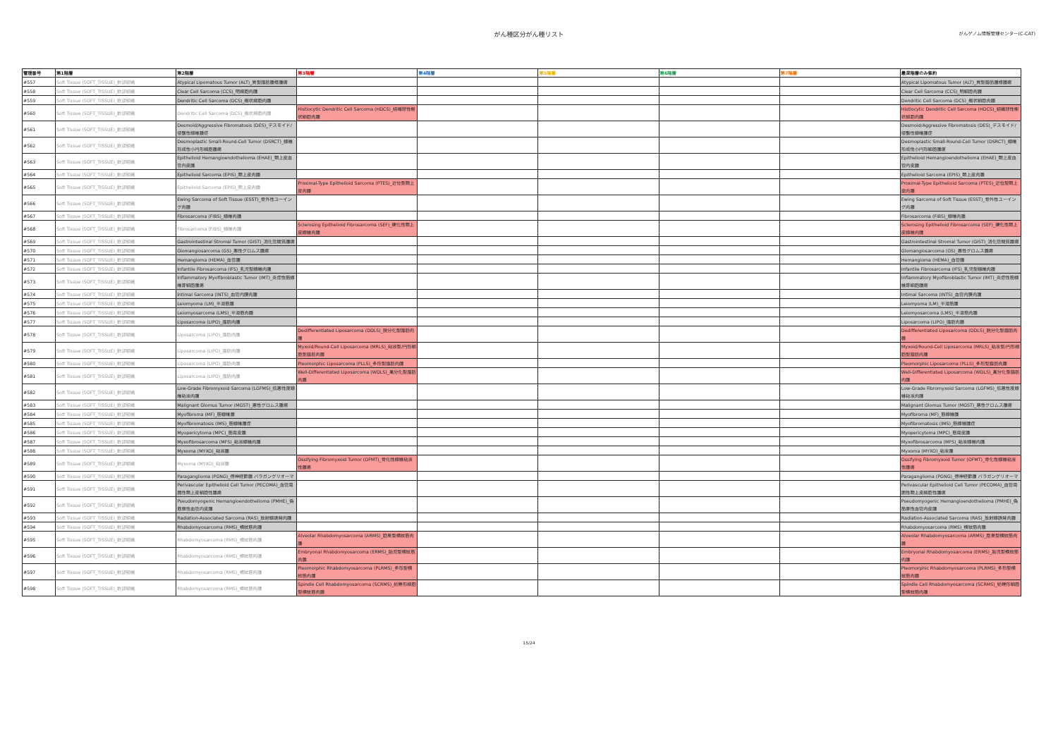がん種区分がん種リスト
がんゲノム情報管理センター(C-CAT)
| 管理番号 | 第1階層 | 第2階層 | 第3階層 | 第4階層 | 第5階層 | 第6階層 | 第7階層 | 最深階層のみ集約 |
| --- | --- | --- | --- | --- | --- | --- | --- | --- |
| #557 | Soft Tissue (SOFT_TISSUE)_軟部組織 | Atypical Lipomatous Tumor (ALT)_異型脂肪腫様腫瘍 | | | | | | Atypical Lipomatous Tumor (ALT)_異型脂肪腫様腫瘍 |
| #558 | Soft Tissue (SOFT_TISSUE)_軟部組織 | Clear Cell Sarcoma (CCS)_明細胞肉腫 | | | | | | Clear Cell Sarcoma (CCS)_明細胞肉腫 |
| #559 | Soft Tissue (SOFT_TISSUE)_軟部組織 | Dendritic Cell Sarcoma (DCS)_樹状細胞肉腫 | | | | | | Dendritic Cell Sarcoma (DCS)_樹状細胞肉腫 |
| #560 | Soft Tissue (SOFT_TISSUE)_軟部組織 | Dendritic Cell Sarcoma (DCS)_樹状細胞肉腫 | Histiocytic Dendritic Cell Sarcoma (HDCS)_組織球性樹状細胞肉腫 | | | | | Histiocytic Dendritic Cell Sarcoma (HDCS)_組織球性樹状細胞肉腫 |
| #561 | Soft Tissue (SOFT_TISSUE)_軟部組織 | Desmoid/Aggressive Fibromatosis (DES)_デスモイド/侵襲性線維腫症 | | | | | | Desmoid/Aggressive Fibromatosis (DES)_デスモイド/侵襲性線維腫症 |
| #562 | Soft Tissue (SOFT_TISSUE)_軟部組織 | Desmoplastic Small-Round-Cell Tumor (DSRCT)_線維形成性小円形細胞腫瘍 | | | | | | Desmoplastic Small-Round-Cell Tumor (DSRCT)_線維形成性小円形細胞腫瘍 |
| #563 | Soft Tissue (SOFT_TISSUE)_軟部組織 | Epithelioid Hemangioendothelioma (EHAE)_類上皮血管内皮腫 | | | | | | Epithelioid Hemangioendothelioma (EHAE)_類上皮血管内皮腫 |
| #564 | Soft Tissue (SOFT_TISSUE)_軟部組織 | Epithelioid Sarcoma (EPIS)_類上皮肉腫 | | | | | | Epithelioid Sarcoma (EPIS)_類上皮肉腫 |
| #565 | Soft Tissue (SOFT_TISSUE)_軟部組織 | Epithelioid Sarcoma (EPIS)_類上皮肉腫 | Proximal-Type Epithelioid Sarcoma (PTES)_近位型類上皮肉腫 | | | | | Proximal-Type Epithelioid Sarcoma (PTES)_近位型類上皮肉腫 |
| #566 | Soft Tissue (SOFT_TISSUE)_軟部組織 | Ewing Sarcoma of Soft Tissue (ESST)_骨外性ユーイング肉腫 | | | | | | Ewing Sarcoma of Soft Tissue (ESST)_骨外性ユーイング肉腫 |
| #567 | Soft Tissue (SOFT_TISSUE)_軟部組織 | Fibrosarcoma (FIBS)_線維肉腫 | | | | | | Fibrosarcoma (FIBS)_線維肉腫 |
| #568 | Soft Tissue (SOFT_TISSUE)_軟部組織 | Fibrosarcoma (FIBS)_線維肉腫 | Sclerosing Epithelioid Fibrosarcoma (SEF)_硬化性類上皮線維肉腫 | | | | | Sclerosing Epithelioid Fibrosarcoma (SEF)_硬化性類上皮線維肉腫 |
| #569 | Soft Tissue (SOFT_TISSUE)_軟部組織 | Gastrointestinal Stromal Tumor (GIST)_消化管間質腫瘍 | | | | | | Gastrointestinal Stromal Tumor (GIST)_消化管間質腫瘍 |
| #570 | Soft Tissue (SOFT_TISSUE)_軟部組織 | Glomangiosarcoma (GS)_悪性グロムス腫瘍 | | | | | | Glomangiosarcoma (GS)_悪性グロムス腫瘍 |
| #571 | Soft Tissue (SOFT_TISSUE)_軟部組織 | Hemangioma (HEMA)_血管腫 | | | | | | Hemangioma (HEMA)_血管腫 |
| #572 | Soft Tissue (SOFT_TISSUE)_軟部組織 | Infantile Fibrosarcoma (IFS)_乳児型線維肉腫 | | | | | | Infantile Fibrosarcoma (IFS)_乳児型線維肉腫 |
| #573 | Soft Tissue (SOFT_TISSUE)_軟部組織 | Inflammatory Myofibroblastic Tumor (IMT)_炎症性筋線維芽細胞腫瘍 | | | | | | Inflammatory Myofibroblastic Tumor (IMT)_炎症性筋線維芽細胞腫瘍 |
| #574 | Soft Tissue (SOFT_TISSUE)_軟部組織 | Intimal Sarcoma (INTS)_血管内膜肉腫 | | | | | | Intimal Sarcoma (INTS)_血管内膜肉腫 |
| #575 | Soft Tissue (SOFT_TISSUE)_軟部組織 | Leiomyoma (LM)_平滑筋腫 | | | | | | Leiomyoma (LM)_平滑筋腫 |
| #576 | Soft Tissue (SOFT_TISSUE)_軟部組織 | Leiomyosarcoma (LMS)_平滑筋肉腫 | | | | | | Leiomyosarcoma (LMS)_平滑筋肉腫 |
| #577 | Soft Tissue (SOFT_TISSUE)_軟部組織 | Liposarcoma (LIPO)_脂肪肉腫 | | | | | | Liposarcoma (LIPO)_脂肪肉腫 |
| #578 | Soft Tissue (SOFT_TISSUE)_軟部組織 | Liposarcoma (LIPO)_脂肪肉腫 | Dedifferentiated Liposarcoma (DDLS)_脱分化型脂肪肉腫 | | | | | Dedifferentiated Liposarcoma (DDLS)_脱分化型脂肪肉腫 |
| #579 | Soft Tissue (SOFT_TISSUE)_軟部組織 | Liposarcoma (LIPO)_脂肪肉腫 | Myxoid/Round-Cell Liposarcoma (MRLS)_粘液型/円形細胞型脂肪肉腫 | | | | | Myxoid/Round-Cell Liposarcoma (MRLS)_粘液型/円形細胞型脂肪肉腫 |
| #580 | Soft Tissue (SOFT_TISSUE)_軟部組織 | Liposarcoma (LIPO)_脂肪肉腫 | Pleomorphic Liposarcoma (PLLS)_多形型脂肪肉腫 | | | | | Pleomorphic Liposarcoma (PLLS)_多形型脂肪肉腫 |
| #581 | Soft Tissue (SOFT_TISSUE)_軟部組織 | Liposarcoma (LIPO)_脂肪肉腫 | Well-Differentiated Liposarcoma (WDLS)_高分化型脂肪肉腫 | | | | | Well-Differentiated Liposarcoma (WDLS)_高分化型脂肪肉腫 |
| #582 | Soft Tissue (SOFT_TISSUE)_軟部組織 | Low-Grade Fibromyxoid Sarcoma (LGFMS)_低悪性度線維粘液肉腫 | | | | | | Low-Grade Fibromyxoid Sarcoma (LGFMS)_低悪性度線維粘液肉腫 |
| #583 | Soft Tissue (SOFT_TISSUE)_軟部組織 | Malignant Glomus Tumor (MGST)_悪性グロムス腫瘍 | | | | | | Malignant Glomus Tumor (MGST)_悪性グロムス腫瘍 |
| #584 | Soft Tissue (SOFT_TISSUE)_軟部組織 | Myofibroma (MF)_筋線維腫 | | | | | | Myofibroma (MF)_筋線維腫 |
| #585 | Soft Tissue (SOFT_TISSUE)_軟部組織 | Myofibromatosis (IMS)_筋線維腫症 | | | | | | Myofibromatosis (IMS)_筋線維腫症 |
| #586 | Soft Tissue (SOFT_TISSUE)_軟部組織 | Myopericytoma (MPC)_筋周皮腫 | | | | | | Myopericytoma (MPC)_筋周皮腫 |
| #587 | Soft Tissue (SOFT_TISSUE)_軟部組織 | Myxofibrosarcoma (MFS)_粘液線維肉腫 | | | | | | Myxofibrosarcoma (MFS)_粘液線維肉腫 |
| #588 | Soft Tissue (SOFT_TISSUE)_軟部組織 | Myxoma (MYXO)_粘液腫 | | | | | | Myxoma (MYXO)_粘液腫 |
| #589 | Soft Tissue (SOFT_TISSUE)_軟部組織 | Myxoma (MYXO)_粘液腫 | Ossifying Fibromyxoid Tumor (OFMT)_骨化性線維粘液性腫瘍 | | | | | Ossifying Fibromyxoid Tumor (OFMT)_骨化性線維粘液性腫瘍 |
| #590 | Soft Tissue (SOFT_TISSUE)_軟部組織 | Paraganglioma (PGNG)_傍神経節腫 パラガングリオーマ | | | | | | Paraganglioma (PGNG)_傍神経節腫 パラガングリオーマ |
| #591 | Soft Tissue (SOFT_TISSUE)_軟部組織 | Perivascular Epithelioid Cell Tumor (PECOMA)_血管周囲性類上皮細胞性腫瘍 | | | | | | Perivascular Epithelioid Cell Tumor (PECOMA)_血管周囲性類上皮細胞性腫瘍 |
| #592 | Soft Tissue (SOFT_TISSUE)_軟部組織 | Pseudomyogenic Hemangioendothelioma (PMHE)_偽筋原性血管内皮腫 | | | | | | Pseudomyogenic Hemangioendothelioma (PMHE)_偽筋原性血管内皮腫 |
| #593 | Soft Tissue (SOFT_TISSUE)_軟部組織 | Radiation-Associated Sarcoma (RAS)_放射線誘発肉腫 | | | | | | Radiation-Associated Sarcoma (RAS)_放射線誘発肉腫 |
| #594 | Soft Tissue (SOFT_TISSUE)_軟部組織 | Rhabdomyosarcoma (RMS)_横紋筋肉腫 | | | | | | Rhabdomyosarcoma (RMS)_横紋筋肉腫 |
| #595 | Soft Tissue (SOFT_TISSUE)_軟部組織 | Rhabdomyosarcoma (RMS)_横紋筋肉腫 | Alveolar Rhabdomyosarcoma (ARMS)_胞巣型横紋筋肉腫 | | | | | Alveolar Rhabdomyosarcoma (ARMS)_胞巣型横紋筋肉腫 |
| #596 | Soft Tissue (SOFT_TISSUE)_軟部組織 | Rhabdomyosarcoma (RMS)_横紋筋肉腫 | Embryonal Rhabdomyosarcoma (ERMS)_胎児型横紋筋肉腫 | | | | | Embryonal Rhabdomyosarcoma (ERMS)_胎児型横紋筋肉腫 |
| #597 | Soft Tissue (SOFT_TISSUE)_軟部組織 | Rhabdomyosarcoma (RMS)_横紋筋肉腫 | Pleomorphic Rhabdomyosarcoma (PLRMS)_多形型横紋筋肉腫 | | | | | Pleomorphic Rhabdomyosarcoma (PLRMS)_多形型横紋筋肉腫 |
| #598 | Soft Tissue (SOFT_TISSUE)_軟部組織 | Rhabdomyosarcoma (RMS)_横紋筋肉腫 | Spindle Cell Rhabdomyosarcoma (SCRMS)_紡錘形細胞型横紋筋肉腫 | | | | | Spindle Cell Rhabdomyosarcoma (SCRMS)_紡錘形細胞型横紋筋肉腫 |
15/24